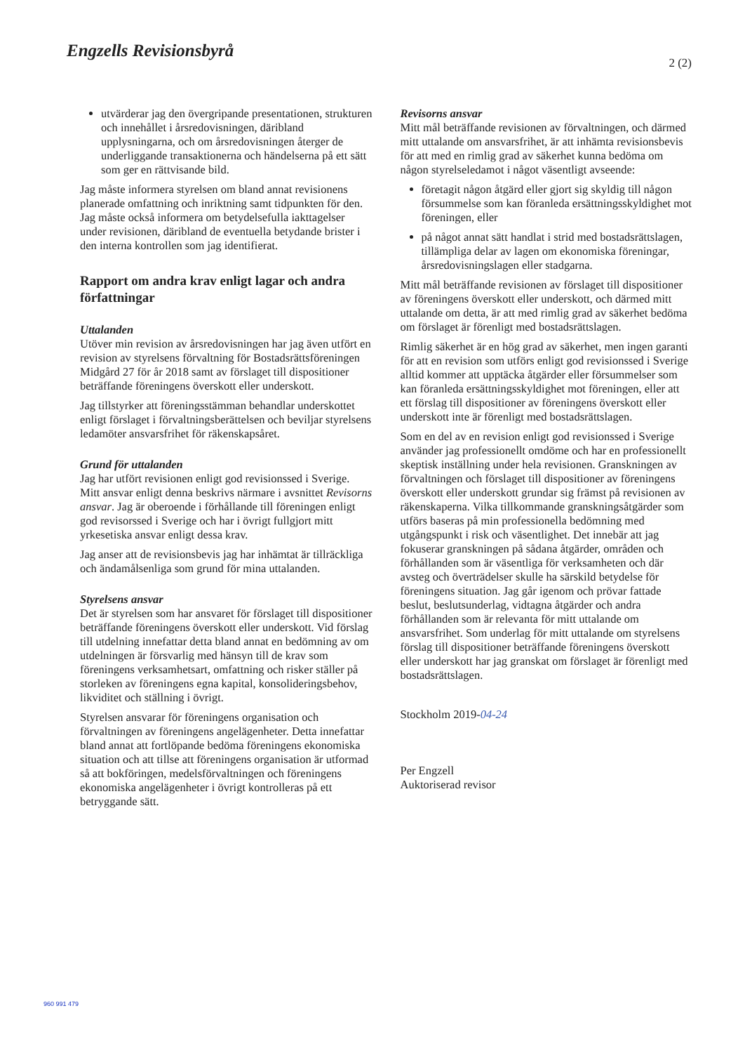Engzells Revisionsbyrå
2 (2)
utvärderar jag den övergripande presentationen, strukturen och innehållet i årsredovisningen, däribland upplysningarna, och om årsredovisningen återger de underliggande transaktionerna och händelserna på ett sätt som ger en rättvisande bild.
Jag måste informera styrelsen om bland annat revisionens planerade omfattning och inriktning samt tidpunkten för den. Jag måste också informera om betydelsefulla iakttagelser under revisionen, däribland de eventuella betydande brister i den interna kontrollen som jag identifierat.
Rapport om andra krav enligt lagar och andra författningar
Uttalanden
Utöver min revision av årsredovisningen har jag även utfört en revision av styrelsens förvaltning för Bostadsrättsföreningen Midgård 27 för år 2018 samt av förslaget till dispositioner beträffande föreningens överskott eller underskott.
Jag tillstyrker att föreningsstämman behandlar underskottet enligt förslaget i förvaltningsberättelsen och beviljar styrelsens ledamöter ansvarsfrihet för räkenskapsåret.
Grund för uttalanden
Jag har utfört revisionen enligt god revisionssed i Sverige. Mitt ansvar enligt denna beskrivs närmare i avsnittet Revisorns ansvar. Jag är oberoende i förhållande till föreningen enligt god revisorssed i Sverige och har i övrigt fullgjort mitt yrkesetiska ansvar enligt dessa krav.
Jag anser att de revisionsbevis jag har inhämtat är tillräckliga och ändamålsenliga som grund för mina uttalanden.
Styrelsens ansvar
Det är styrelsen som har ansvaret för förslaget till dispositioner beträffande föreningens överskott eller underskott. Vid förslag till utdelning innefattar detta bland annat en bedömning av om utdelningen är försvarlig med hänsyn till de krav som föreningens verksamhetsart, omfattning och risker ställer på storleken av föreningens egna kapital, konsolideringsbehov, likviditet och ställning i övrigt.
Styrelsen ansvarar för föreningens organisation och förvaltningen av föreningens angelägenheter. Detta innefattar bland annat att fortlöpande bedöma föreningens ekonomiska situation och att tillse att föreningens organisation är utformad så att bokföringen, medelsförvaltningen och föreningens ekonomiska angelägenheter i övrigt kontrolleras på ett betryggande sätt.
Revisorns ansvar
Mitt mål beträffande revisionen av förvaltningen, och därmed mitt uttalande om ansvarsfrihet, är att inhämta revisionsbevis för att med en rimlig grad av säkerhet kunna bedöma om någon styrelseledamot i något väsentligt avseende:
företagit någon åtgärd eller gjort sig skyldig till någon försummelse som kan föranleda ersättningsskyldighet mot föreningen, eller
på något annat sätt handlat i strid med bostadsrättslagen, tillämpliga delar av lagen om ekonomiska föreningar, årsredovisningslagen eller stadgarna.
Mitt mål beträffande revisionen av förslaget till dispositioner av föreningens överskott eller underskott, och därmed mitt uttalande om detta, är att med rimlig grad av säkerhet bedöma om förslaget är förenligt med bostadsrättslagen.
Rimlig säkerhet är en hög grad av säkerhet, men ingen garanti för att en revision som utförs enligt god revisionssed i Sverige alltid kommer att upptäcka åtgärder eller försummelser som kan föranleda ersättningsskyldighet mot föreningen, eller att ett förslag till dispositioner av föreningens överskott eller underskott inte är förenligt med bostadsrättslagen.
Som en del av en revision enligt god revisionssed i Sverige använder jag professionellt omdöme och har en professionellt skeptisk inställning under hela revisionen. Granskningen av förvaltningen och förslaget till dispositioner av föreningens överskott eller underskott grundar sig främst på revisionen av räkenskaperna. Vilka tillkommande granskningsåtgärder som utförs baseras på min professionella bedömning med utgångspunkt i risk och väsentlighet. Det innebär att jag fokuserar granskningen på sådana åtgärder, områden och förhållanden som är väsentliga för verksamheten och där avsteg och överträdelser skulle ha särskild betydelse för föreningens situation. Jag går igenom och prövar fattade beslut, beslutsunderlag, vidtagna åtgärder och andra förhållanden som är relevanta för mitt uttalande om ansvarsfrihet. Som underlag för mitt uttalande om styrelsens förslag till dispositioner beträffande föreningens överskott eller underskott har jag granskat om förslaget är förenligt med bostadsrättslagen.
Stockholm 2019-04-24
Per Engzell
Auktoriserad revisor
960 991 479